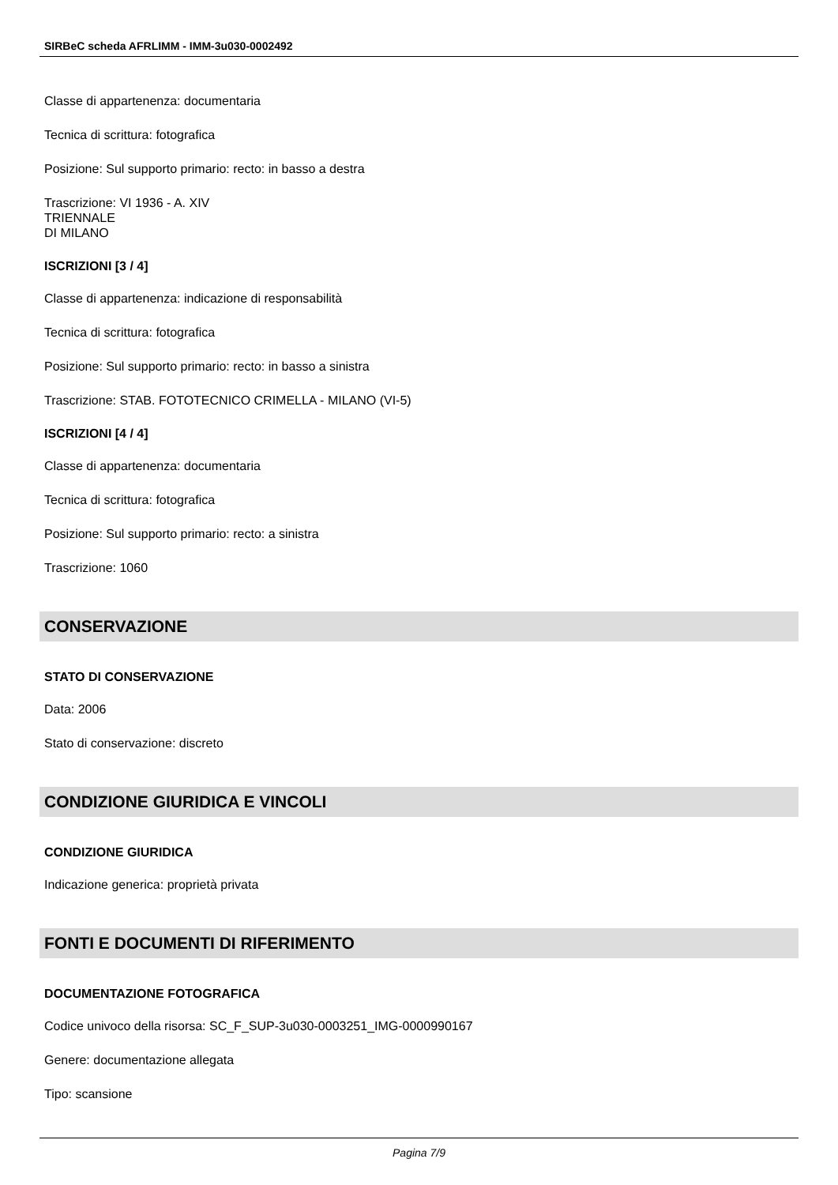SIRBeC scheda AFRLIMM - IMM-3u030-0002492
Classe di appartenenza: documentaria
Tecnica di scrittura: fotografica
Posizione: Sul supporto primario: recto: in basso a destra
Trascrizione: VI 1936 - A. XIV
TRIENNALE
DI MILANO
ISCRIZIONI [3 / 4]
Classe di appartenenza: indicazione di responsabilità
Tecnica di scrittura: fotografica
Posizione: Sul supporto primario: recto: in basso a sinistra
Trascrizione: STAB. FOTOTECNICO CRIMELLA - MILANO (VI-5)
ISCRIZIONI [4 / 4]
Classe di appartenenza: documentaria
Tecnica di scrittura: fotografica
Posizione: Sul supporto primario: recto: a sinistra
Trascrizione: 1060
CONSERVAZIONE
STATO DI CONSERVAZIONE
Data: 2006
Stato di conservazione: discreto
CONDIZIONE GIURIDICA E VINCOLI
CONDIZIONE GIURIDICA
Indicazione generica: proprietà privata
FONTI E DOCUMENTI DI RIFERIMENTO
DOCUMENTAZIONE FOTOGRAFICA
Codice univoco della risorsa: SC_F_SUP-3u030-0003251_IMG-0000990167
Genere: documentazione allegata
Tipo: scansione
Pagina 7/9